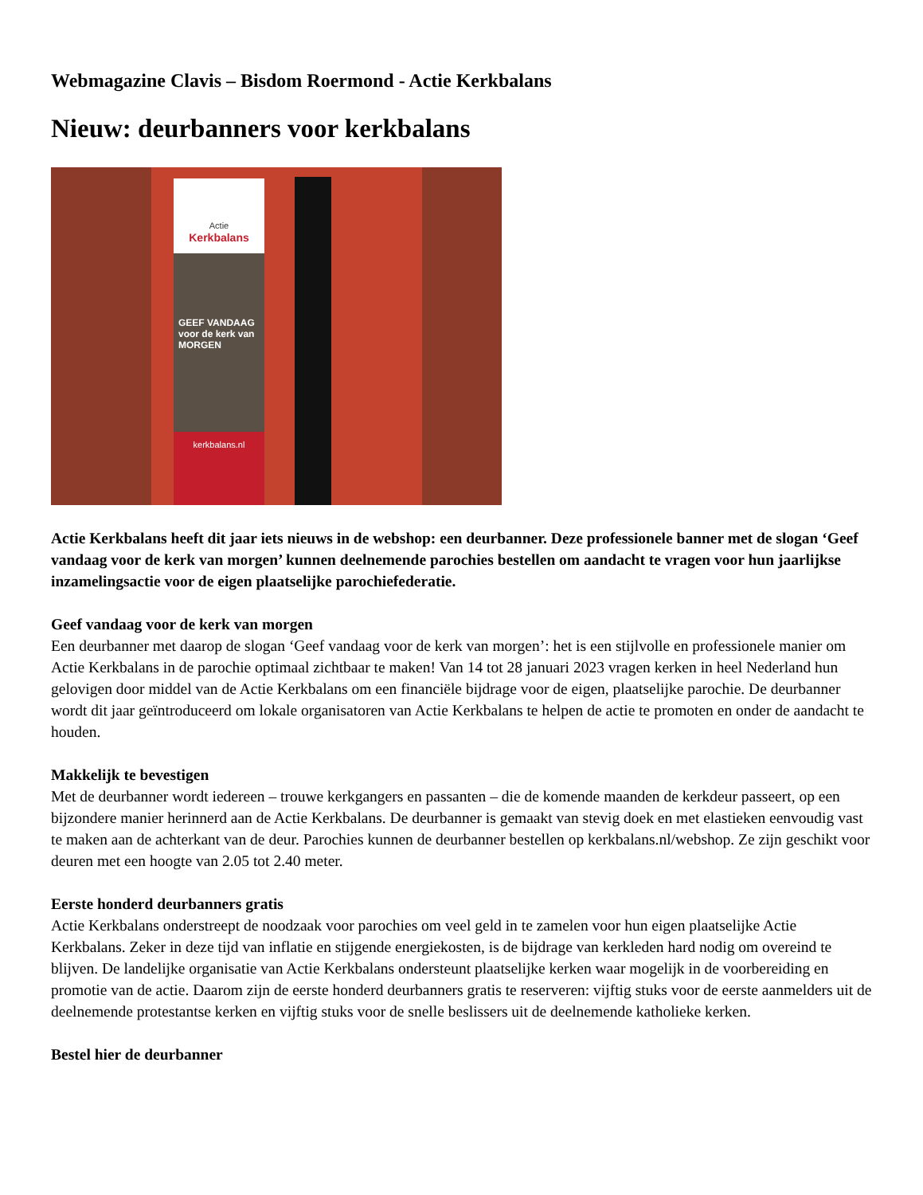Webmagazine Clavis – Bisdom Roermond - Actie Kerkbalans
Nieuw: deurbanners voor kerkbalans
Actie
Kerkbalans
GEEF VANDAAG
voor de kerk van
MORGEN
kerkbalans.nl
Actie Kerkbalans heeft dit jaar iets nieuws in de webshop: een deurbanner. Deze professionele banner met de slogan ‘Geef vandaag voor de kerk van morgen’ kunnen deelnemende parochies bestellen om aandacht te vragen voor hun jaarlijkse inzamelingsactie voor de eigen plaatselijke parochiefederatie.
Geef vandaag voor de kerk van morgen
Een deurbanner met daarop de slogan ‘Geef vandaag voor de kerk van morgen’: het is een stijlvolle en professionele manier om Actie Kerkbalans in de parochie optimaal zichtbaar te maken! Van 14 tot 28 januari 2023 vragen kerken in heel Nederland hun gelovigen door middel van de Actie Kerkbalans om een financiële bijdrage voor de eigen, plaatselijke parochie. De deurbanner wordt dit jaar geïntroduceerd om lokale organisatoren van Actie Kerkbalans te helpen de actie te promoten en onder de aandacht te houden.
Makkelijk te bevestigen
Met de deurbanner wordt iedereen – trouwe kerkgangers en passanten – die de komende maanden de kerkdeur passeert, op een bijzondere manier herinnerd aan de Actie Kerkbalans. De deurbanner is gemaakt van stevig doek en met elastieken eenvoudig vast te maken aan de achterkant van de deur. Parochies kunnen de deurbanner bestellen op kerkbalans.nl/webshop. Ze zijn geschikt voor deuren met een hoogte van 2.05 tot 2.40 meter.
Eerste honderd deurbanners gratis
Actie Kerkbalans onderstreept de noodzaak voor parochies om veel geld in te zamelen voor hun eigen plaatselijke Actie Kerkbalans. Zeker in deze tijd van inflatie en stijgende energiekosten, is de bijdrage van kerkleden hard nodig om overeind te blijven. De landelijke organisatie van Actie Kerkbalans ondersteunt plaatselijke kerken waar mogelijk in de voorbereiding en promotie van de actie. Daarom zijn de eerste honderd deurbanners gratis te reserveren: vijftig stuks voor de eerste aanmelders uit de deelnemende protestantse kerken en vijftig stuks voor de snelle beslissers uit de deelnemende katholieke kerken.
Bestel hier de deurbanner